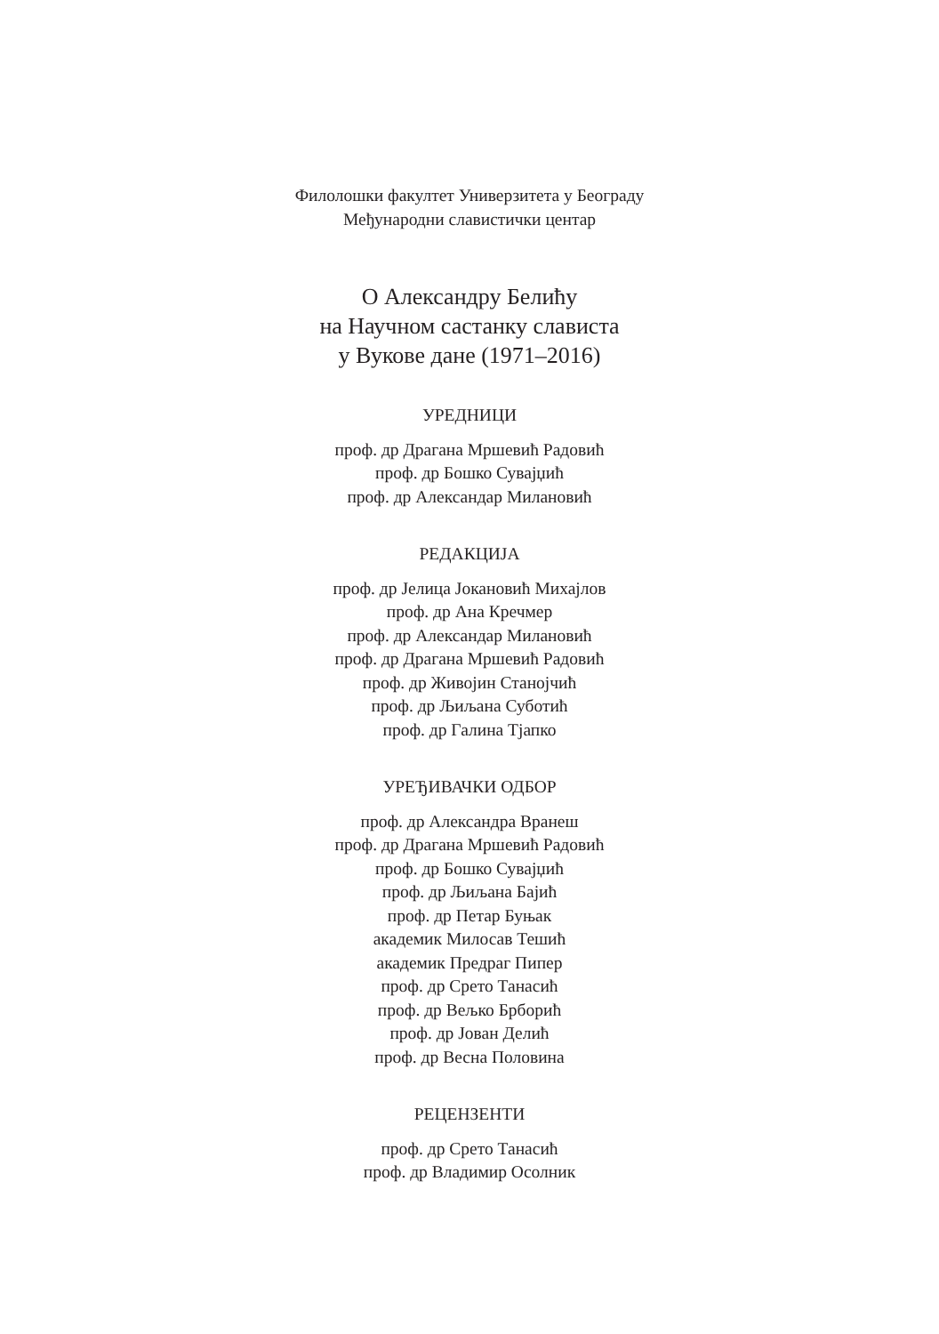Филолошки факултет Универзитета у Београду
Међународни славистички центар
О Александру Белићу
на Научном састанку слависта
у Вукове дане (1971–2016)
УРЕДНИЦИ
проф. др Драгана Мршевић Радовић
проф. др Бошко Сувајџић
проф. др Александар Милановић
РЕДАКЦИЈА
проф. др Јелица Јокановић Михајлов
проф. др Ана Кречмер
проф. др Александар Милановић
проф. др Драгана Мршевић Радовић
проф. др Живојин Станојчић
проф. др Љиљана Суботић
проф. др Галина Тјапко
УРЕЂИВАЧКИ ОДБОР
проф. др Александра Вранеш
проф. др Драгана Мршевић Радовић
проф. др Бошко Сувајџић
проф. др Љиљана Бајић
проф. др Петар Буњак
академик Милосав Тешић
академик Предраг Пипер
проф. др Срето Танасић
проф. др Вељко Брборић
проф. др Јован Делић
проф. др Весна Половина
РЕЦЕНЗЕНТИ
проф. др Срето Танасић
проф. др Владимир Осолник